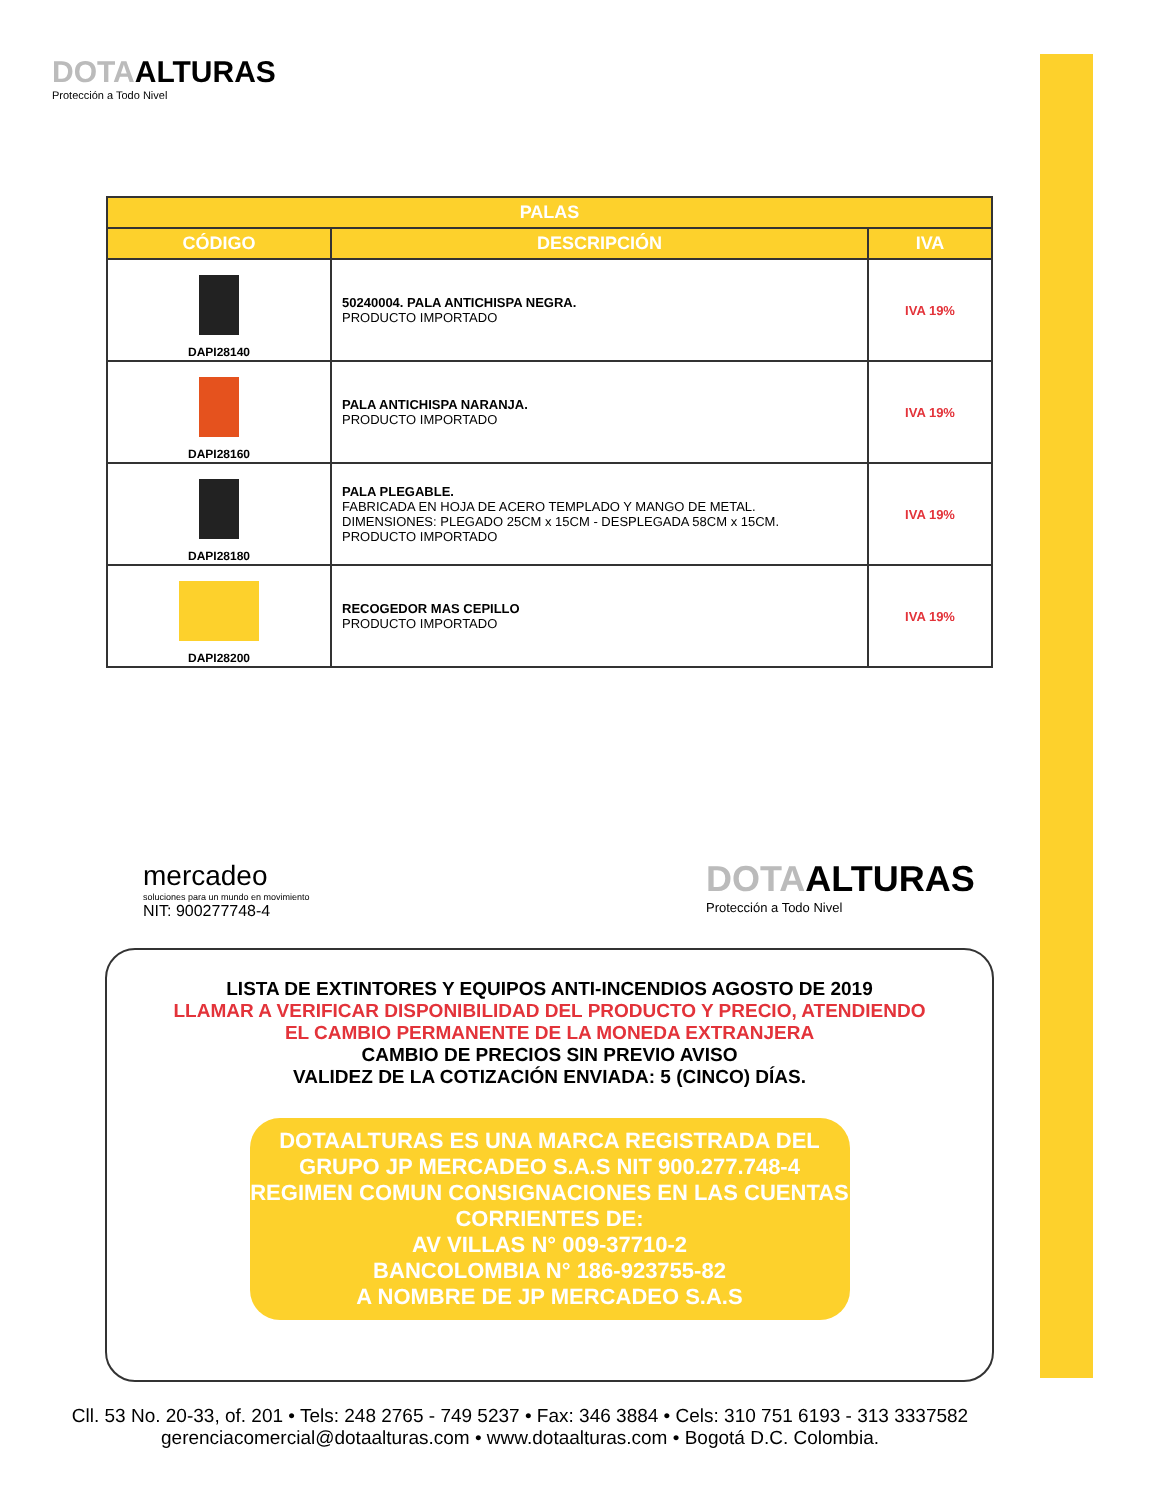DOTAALTURAS
Protección a Todo Nivel
| PALAS | | |
| --- | --- | --- |
| CÓDIGO | DESCRIPCIÓN | IVA |
| DAPI28140 | 50240004. PALA ANTICHISPA NEGRA. PRODUCTO IMPORTADO | IVA 19% |
| DAPI28160 | PALA ANTICHISPA NARANJA. PRODUCTO IMPORTADO | IVA 19% |
| DAPI28180 | PALA PLEGABLE. FABRICADA EN HOJA DE ACERO TEMPLADO Y MANGO DE METAL. DIMENSIONES: PLEGADO 25CM x 15CM - DESPLEGADA 58CM x 15CM. PRODUCTO IMPORTADO | IVA 19% |
| DAPI28200 | RECOGEDOR MAS CEPILLO PRODUCTO IMPORTADO | IVA 19% |
mercadeo
soluciones para un mundo en movimiento
NIT: 900277748-4
DOTAALTURAS
Protección a Todo Nivel
LISTA DE EXTINTORES Y EQUIPOS ANTI-INCENDIOS AGOSTO DE 2019
LLAMAR A VERIFICAR DISPONIBILIDAD DEL PRODUCTO Y PRECIO, ATENDIENDO
EL CAMBIO PERMANENTE DE LA MONEDA EXTRANJERA
CAMBIO DE PRECIOS SIN PREVIO AVISO
VALIDEZ DE LA COTIZACIÓN ENVIADA: 5 (CINCO) DÍAS.
DOTAALTURAS ES UNA MARCA REGISTRADA DEL
GRUPO JP MERCADEO S.A.S NIT 900.277.748-4
REGIMEN COMUN CONSIGNACIONES EN LAS CUENTAS
CORRIENTES DE:
AV VILLAS N° 009-37710-2
BANCOLOMBIA N° 186-923755-82
A NOMBRE DE JP MERCADEO S.A.S
Cll. 53 No. 20-33, of. 201 • Tels: 248 2765 - 749 5237 • Fax: 346 3884 • Cels: 310 751 6193 - 313 3337582
gerenciacomercial@dotaalturas.com • www.dotaalturas.com • Bogotá D.C. Colombia.